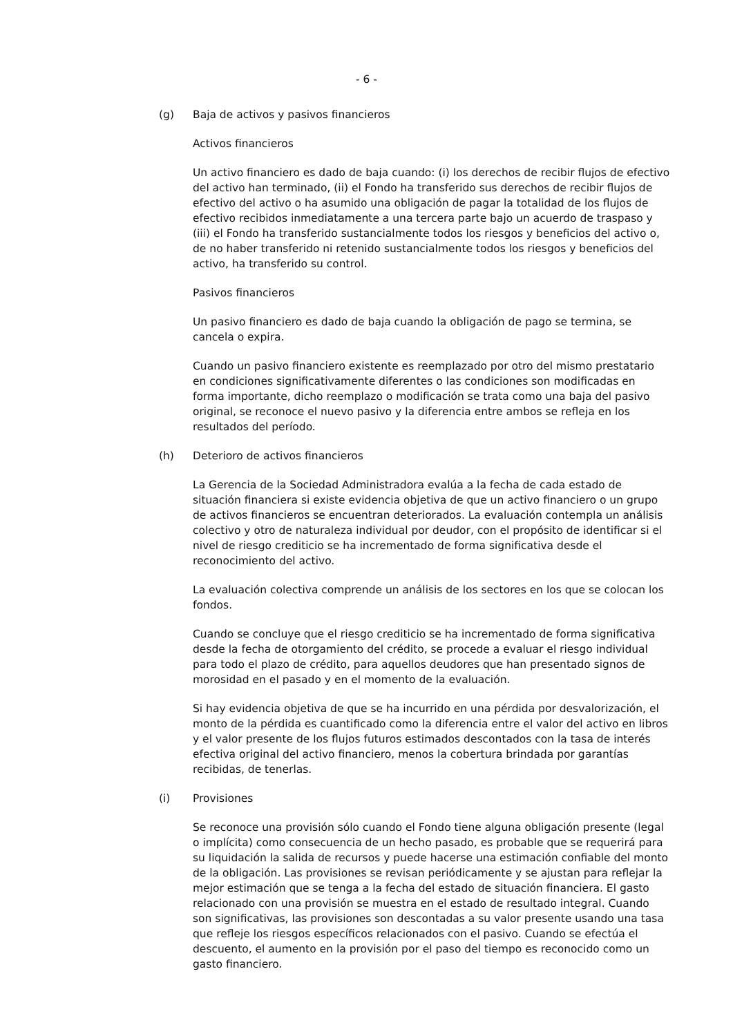- 6 -
(g) Baja de activos y pasivos financieros
Activos financieros
Un activo financiero es dado de baja cuando: (i) los derechos de recibir flujos de efectivo del activo han terminado, (ii) el Fondo ha transferido sus derechos de recibir flujos de efectivo del activo o ha asumido una obligación de pagar la totalidad de los flujos de efectivo recibidos inmediatamente a una tercera parte bajo un acuerdo de traspaso y (iii) el Fondo ha transferido sustancialmente todos los riesgos y beneficios del activo o, de no haber transferido ni retenido sustancialmente todos los riesgos y beneficios del activo, ha transferido su control.
Pasivos financieros
Un pasivo financiero es dado de baja cuando la obligación de pago se termina, se cancela o expira.
Cuando un pasivo financiero existente es reemplazado por otro del mismo prestatario en condiciones significativamente diferentes o las condiciones son modificadas en forma importante, dicho reemplazo o modificación se trata como una baja del pasivo original, se reconoce el nuevo pasivo y la diferencia entre ambos se refleja en los resultados del período.
(h) Deterioro de activos financieros
La Gerencia de la Sociedad Administradora evalúa a la fecha de cada estado de situación financiera si existe evidencia objetiva de que un activo financiero o un grupo de activos financieros se encuentran deteriorados. La evaluación contempla un análisis colectivo y otro de naturaleza individual por deudor, con el propósito de identificar si el nivel de riesgo crediticio se ha incrementado de forma significativa desde el reconocimiento del activo.
La evaluación colectiva comprende un análisis de los sectores en los que se colocan los fondos.
Cuando se concluye que el riesgo crediticio se ha incrementado de forma significativa desde la fecha de otorgamiento del crédito, se procede a evaluar el riesgo individual para todo el plazo de crédito, para aquellos deudores que han presentado signos de morosidad en el pasado y en el momento de la evaluación.
Si hay evidencia objetiva de que se ha incurrido en una pérdida por desvalorización, el monto de la pérdida es cuantificado como la diferencia entre el valor del activo en libros y el valor presente de los flujos futuros estimados descontados con la tasa de interés efectiva original del activo financiero, menos la cobertura brindada por garantías recibidas, de tenerlas.
(i) Provisiones
Se reconoce una provisión sólo cuando el Fondo tiene alguna obligación presente (legal o implícita) como consecuencia de un hecho pasado, es probable que se requerirá para su liquidación la salida de recursos y puede hacerse una estimación confiable del monto de la obligación. Las provisiones se revisan periódicamente y se ajustan para reflejar la mejor estimación que se tenga a la fecha del estado de situación financiera. El gasto relacionado con una provisión se muestra en el estado de resultado integral. Cuando son significativas, las provisiones son descontadas a su valor presente usando una tasa que refleje los riesgos específicos relacionados con el pasivo. Cuando se efectúa el descuento, el aumento en la provisión por el paso del tiempo es reconocido como un gasto financiero.